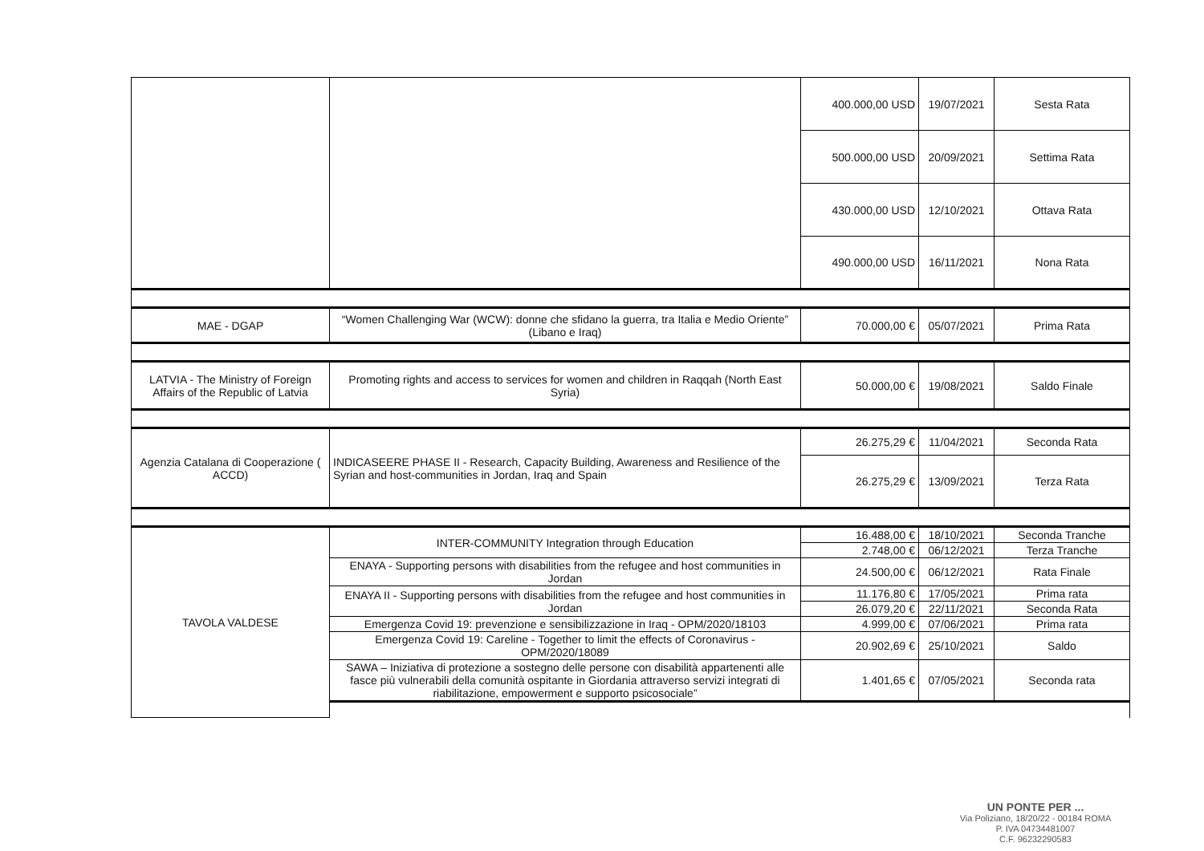| | | 400.000,00 USD | 19/07/2021 | Sesta Rata |
| | | 500.000,00 USD | 20/09/2021 | Settima Rata |
| | | 430.000,00 USD | 12/10/2021 | Ottava Rata |
| | | 490.000,00 USD | 16/11/2021 | Nona Rata |
| MAE - DGAP | “Women Challenging War (WCW): donne che sfidano la guerra, tra Italia e Medio Oriente” (Libano e Iraq) | 70.000,00 € | 05/07/2021 | Prima Rata |
| LATVIA - The Ministry of Foreign Affairs of the Republic of Latvia | Promoting rights and access to services for women and children in Raqqah (North East Syria) | 50.000,00 € | 19/08/2021 | Saldo Finale |
| Agenzia Catalana di Cooperazione ( ACCD) | INDICASEERE PHASE II - Research, Capacity Building, Awareness and Resilience of the Syrian and host-communities in Jordan, Iraq and Spain | 26.275,29 € | 11/04/2021 | Seconda Rata |
| | | 26.275,29 € | 13/09/2021 | Terza Rata |
| TAVOLA VALDESE | INTER-COMMUNITY Integration through Education | 16.488,00 € | 18/10/2021 | Seconda Tranche |
| | | 2.748,00 € | 06/12/2021 | Terza Tranche |
| | ENAYA - Supporting persons with disabilities from the refugee and host communities in Jordan | 24.500,00 € | 06/12/2021 | Rata Finale |
| | ENAYA II - Supporting persons with disabilities from the refugee and host communities in Jordan | 11.176,80 € | 17/05/2021 | Prima rata |
| | | 26.079,20 € | 22/11/2021 | Seconda Rata |
| | Emergenza Covid 19: prevenzione e sensibilizzazione in Iraq - OPM/2020/18103 | 4.999,00 € | 07/06/2021 | Prima rata |
| | Emergenza Covid 19: Careline - Together to limit the effects of Coronavirus - OPM/2020/18089 | 20.902,69 € | 25/10/2021 | Saldo |
| | SAWA – Iniziativa di protezione a sostegno delle persone con disabilità appartenenti alle fasce più vulnerabili della comunità ospitante in Giordania attraverso servizi integrati di riabilitazione, empowerment e supporto psicosociale” | 1.401,65 € | 07/05/2021 | Seconda rata |
UN PONTE PER ...
Via Poliziano, 18/20/22 - 00184 ROMA
P. IVA 04734481007
C.F. 96232290583